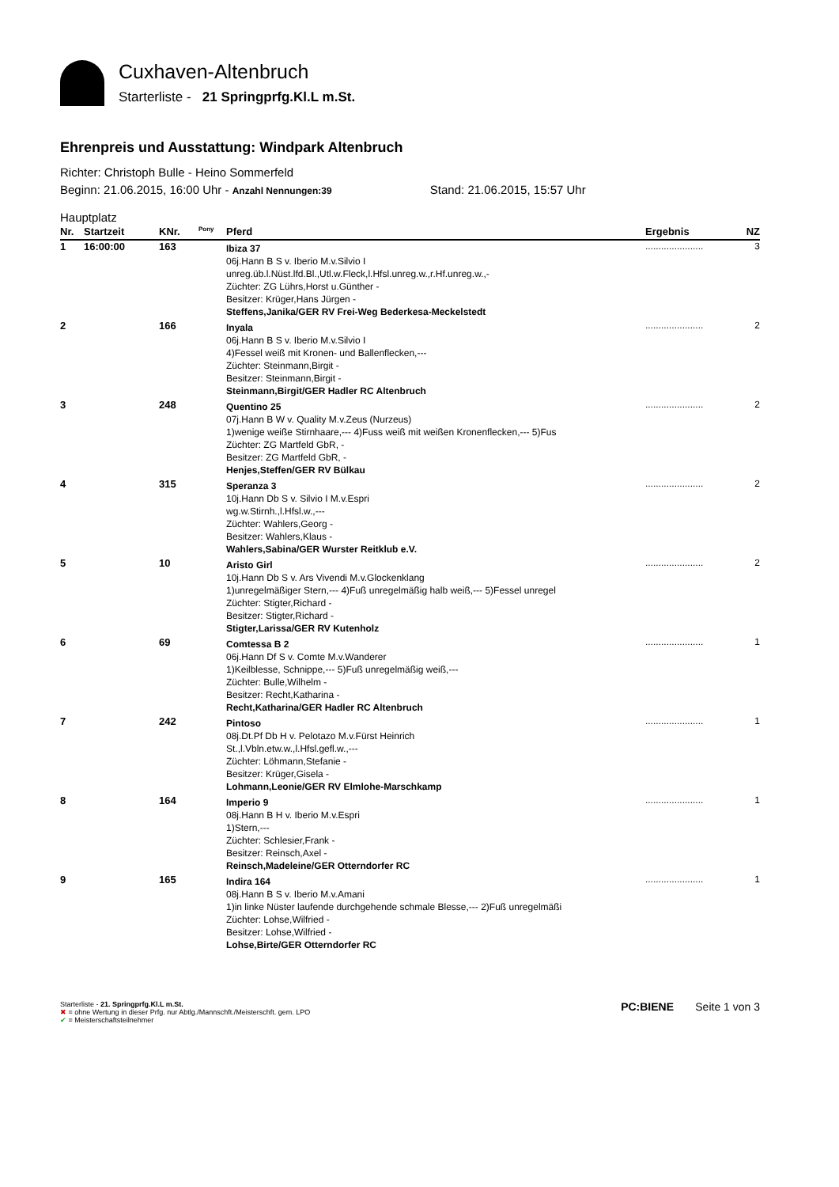Cuxhaven-Altenbruch
Starterliste - 21 Springprfg.Kl.L m.St.
Ehrenpreis und Ausstattung: Windpark Altenbruch
Richter: Christoph Bulle - Heino Sommerfeld
Beginn: 21.06.2015, 16:00 Uhr - Anzahl Nennungen:39 Stand: 21.06.2015, 15:57 Uhr
Hauptplatz
| Nr. | Startzeit | KNr. | <sup>Pony</sup> | Pferd | Ergebnis | NZ |
| --- | --- | --- | --- | --- | --- | --- |
| 1 | 16:00:00 | 163 | | Ibiza 37 06j.Hann B S v. Iberio M.v.Silvio I unreg.üb.l.Nüst.lfd.Bl.,Utl.w.Fleck,l.Hfsl.unreg.w.,r.Hf.unreg.w.,- Züchter: ZG Lührs,Horst u.Günther - Besitzer: Krüger,Hans Jürgen - Steffens,Janika/GER RV Frei-Weg Bederkesa-Meckelstedt | ...................... | 3 |
| 2 | | 166 | | Inyala 06j.Hann B S v. Iberio M.v.Silvio I 4)Fessel weiß mit Kronen- und Ballenflecken,--- Züchter: Steinmann,Birgit - Besitzer: Steinmann,Birgit - Steinmann,Birgit/GER Hadler RC Altenbruch | ...................... | 2 |
| 3 | | 248 | | Quentino 25 07j.Hann B W v. Quality M.v.Zeus (Nurzeus) 1)wenige weiße Stirnhaare,--- 4)Fuss weiß mit weißen Kronenflecken,--- 5)Fus Züchter: ZG Martfeld GbR, - Besitzer: ZG Martfeld GbR, - Henjes,Steffen/GER RV Bülkau | ...................... | 2 |
| 4 | | 315 | | Speranza 3 10j.Hann Db S v. Silvio I M.v.Espri wg.w.Stirnh.,l.Hfsl.w.,--- Züchter: Wahlers,Georg - Besitzer: Wahlers,Klaus - Wahlers,Sabina/GER Wurster Reitklub e.V. | ...................... | 2 |
| 5 | | 10 | | Aristo Girl 10j.Hann Db S v. Ars Vivendi M.v.Glockenklang 1)unregelmäßiger Stern,--- 4)Fuß unregelmäßig halb weiß,--- 5)Fessel unregel Züchter: Stigter,Richard - Besitzer: Stigter,Richard - Stigter,Larissa/GER RV Kutenholz | ...................... | 2 |
| 6 | | 69 | | Comtessa B 2 06j.Hann Df S v. Comte M.v.Wanderer 1)Keilblesse, Schnippe,--- 5)Fuß unregelmäßig weiß,--- Züchter: Bulle,Wilhelm - Besitzer: Recht,Katharina - Recht,Katharina/GER Hadler RC Altenbruch | ...................... | 1 |
| 7 | | 242 | | Pintoso 08j.Dt.Pf Db H v. Pelotazo M.v.Fürst Heinrich St.,l.Vbln.etw.w.,l.Hfsl.gefl.w.,--- Züchter: Löhmann,Stefanie - Besitzer: Krüger,Gisela - Lohmann,Leonie/GER RV Elmlohe-Marschkamp | ...................... | 1 |
| 8 | | 164 | | Imperio 9 08j.Hann B H v. Iberio M.v.Espri 1)Stern,--- Züchter: Schlesier,Frank - Besitzer: Reinsch,Axel - Reinsch,Madeleine/GER Otterndorfer RC | ...................... | 1 |
| 9 | | 165 | | Indira 164 08j.Hann B S v. Iberio M.v.Amani 1)in linke Nüster laufende durchgehende schmale Blesse,--- 2)Fuß unregelmäßi Züchter: Lohse,Wilfried - Besitzer: Lohse,Wilfried - Lohse,Birte/GER Otterndorfer RC | ...................... | 1 |
Starterliste - 21. Springprfg.Kl.L m.St.
✖ = ohne Wertung in dieser Prfg. nur Abtlg./Mannschft./Meisterschft. gem. LPO
✔ = Meisterschaftsteilnehmer
PC:BIENE Seite 1 von 3